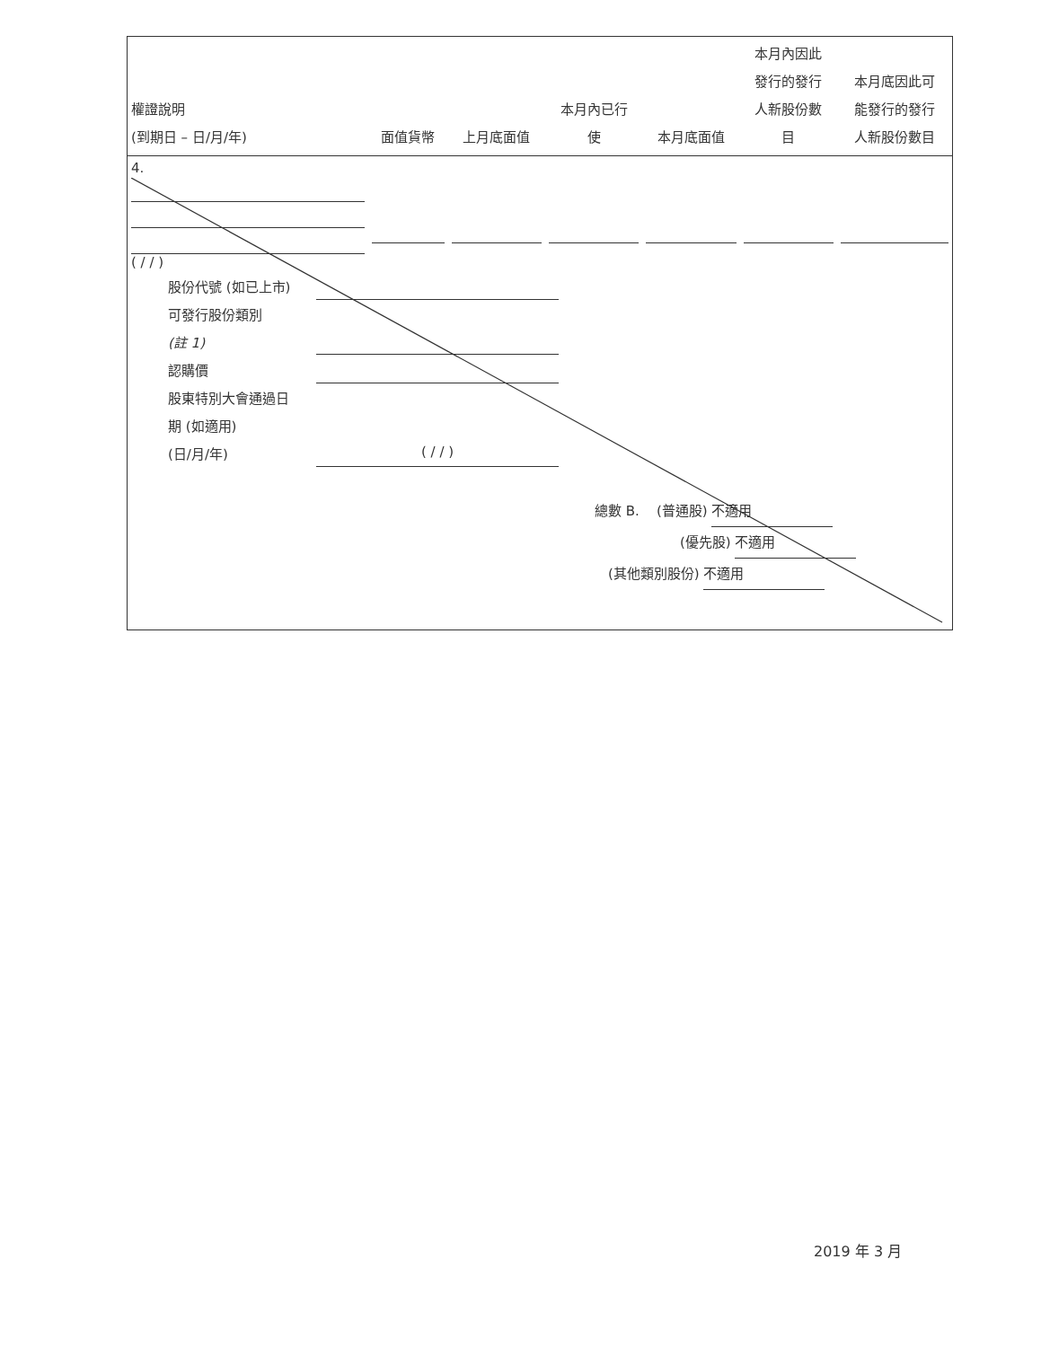| 權證說明 (到期日 – 日/月/年) | 面值貨幣 | 上月底面值 | 本月內已行 使 | 本月底面值 | 本月內因此 發行的發行 人新股份數 目 | 本月底因此可 能發行的發行 人新股份數目 |
| --- | --- | --- | --- | --- | --- | --- |
| 4. ( / / ) | | | | | | |
股份代號 (如已上市)
可發行股份類別
(註 1)
認購價
股東特別大會通過日
期 (如適用)
(日/月/年) ( / / )
總數 B. (普通股) 不適用
(優先股) 不適用
(其他類別股份) 不適用
2019 年 3 月